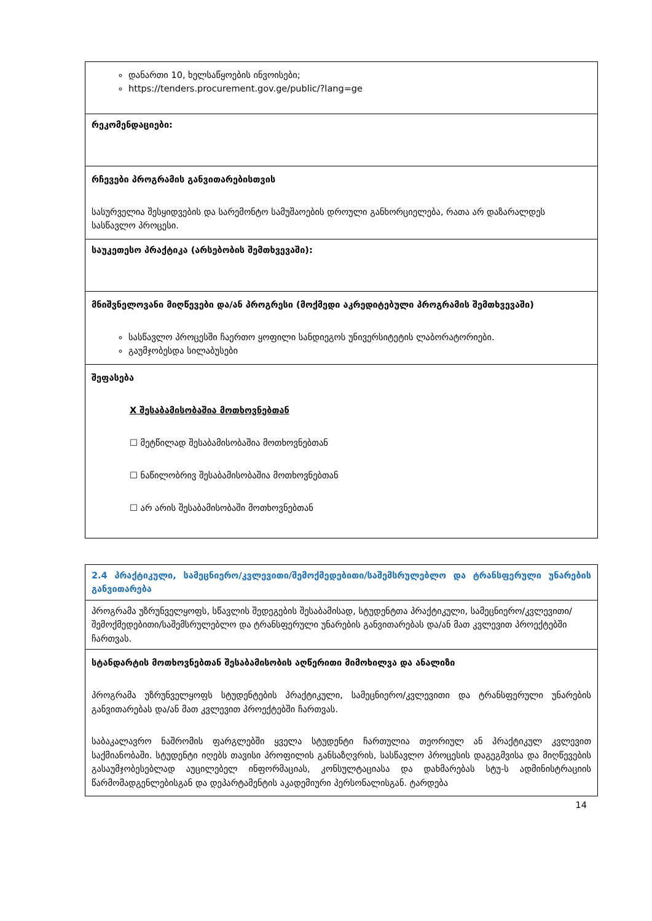| დანართი 10, ხელსაწყოების ინვოისები; https://tenders.procurement.gov.ge/public/?lang=ge |
| რეკომენდაციები: |
| რჩევები პროგრამის განვითარებისთვის სასურველია შესყიდვების და სარემონტო სამუშაოების დროული განხორციელება, რათა არ დაზარალდეს სასწავლო პროცესი. |
| საუკეთესო პრაქტიკა (არსებობის შემთხვევაში): |
| მნიშვნელოვანი მიღწევები და/ან პროგრესი (მოქმედი აკრედიტებული პროგრამის შემთხვევაში) სასწავლო პროცესში ჩაერთო ყოფილი სანდიეგოს უნივერსიტეტის ლაბორატორიები. გაუმჯობესდა სილაბუსები |
| შეფასება X შესაბამისობაშია მოთხოვნებთან ☐ მეტწილად შესაბამისობაშია მოთხოვნებთან ☐ ნაწილობრივ შესაბამისობაშია მოთხოვნებთან ☐ არ არის შესაბამისობაში მოთხოვნებთან |
| 2.4 პრაქტიკული, სამეცნიერო/კვლევითი/შემოქმედებითი/საშემსრულებლო და ტრანსფერული უნარების განვითარება |
| პროგრამა უზრუნველყოფს, სწავლის შედეგების შესაბამისად, სტუდენტთა პრაქტიკული, სამეცნიერო/კვლევითი/შემოქმედებითი/საშემსრულებლო და ტრანსფერული უნარების განვითარებას და/ან მათ კვლევით პროექტებში ჩართვას. |
| სტანდარტის მოთხოვნებთან შესაბამისობის აღწერითი მიმოხილვა და ანალიზი პროგრამა უზრუნველყოფს სტუდენტების პრაქტიკული, სამეცნიერო/კვლევითი და ტრანსფერული უნარების განვითარებას და/ან მათ კვლევით პროექტებში ჩართვას. საბაკალავრო ნაშრომის ფარგლებში ყველა სტუდენტი ჩართულია თეორიულ ან პრაქტიკულ კვლევით საქმიანობაში. სტუდენტი იღებს თავისი პროფილის განსაზღვრის, სასწავლო პროცესის დაგეგმვისა და მიღწევების გასაუმჯობესებლად აუცილებელ ინფორმაციას, კონსულტაციასა და დახმარებას სტუ-ს ადმინისტრაციის წარმომადგენლებისგან და დეპარტამენტის აკადემიური პერსონალისგან. ტარდება |
14